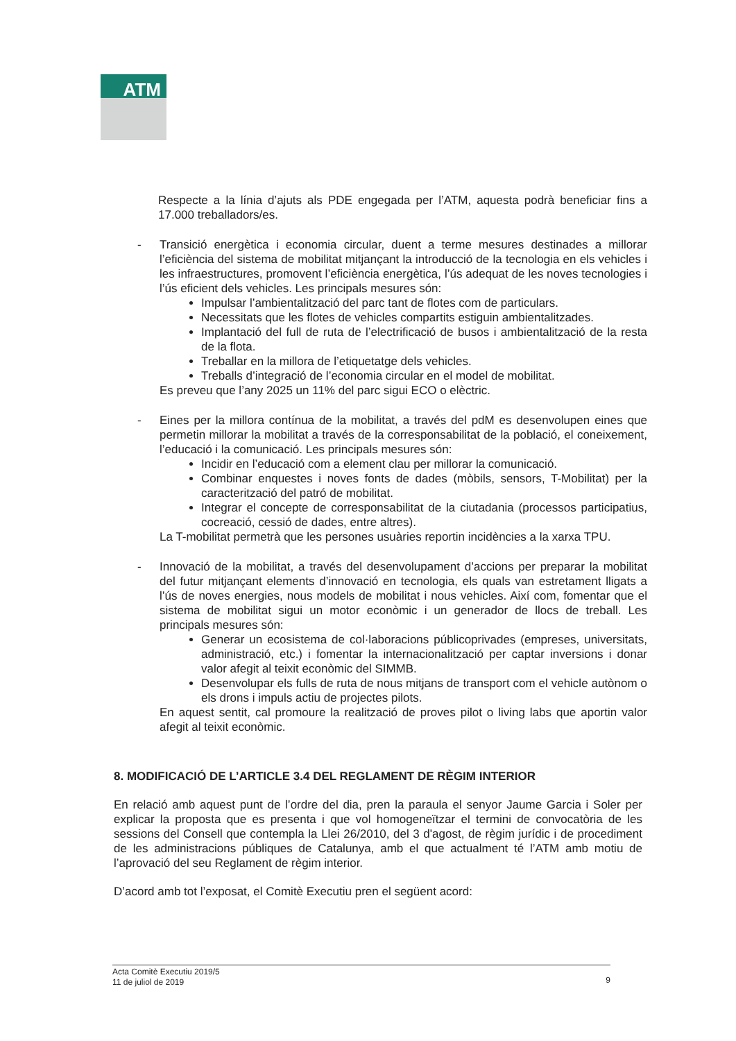ATM
Respecte a la línia d’ajuts als PDE engegada per l’ATM, aquesta podrà beneficiar fins a 17.000 treballadors/es.
-
Transició energètica i economia circular, duent a terme mesures destinades a millorar l’eficiència del sistema de mobilitat mitjançant la introducció de la tecnologia en els vehicles i les infraestructures, promovent l’eficiència energètica, l’ús adequat de les noves tecnologies i l’ús eficient dels vehicles. Les principals mesures són:
Impulsar l’ambientalització del parc tant de flotes com de particulars.
Necessitats que les flotes de vehicles compartits estiguin ambientalitzades.
Implantació del full de ruta de l’electrificació de busos i ambientalització de la resta de la flota.
Treballar en la millora de l’etiquetatge dels vehicles.
Treballs d’integració de l’economia circular en el model de mobilitat.
Es preveu que l’any 2025 un 11% del parc sigui ECO o elèctric.
-
Eines per la millora contínua de la mobilitat, a través del pdM es desenvolupen eines que permetin millorar la mobilitat a través de la corresponsabilitat de la població, el coneixement, l’educació i la comunicació. Les principals mesures són:
Incidir en l’educació com a element clau per millorar la comunicació.
Combinar enquestes i noves fonts de dades (mòbils, sensors, T-Mobilitat) per la caracterització del patró de mobilitat.
Integrar el concepte de corresponsabilitat de la ciutadania (processos participatius, cocreació, cessió de dades, entre altres).
La T-mobilitat permetrà que les persones usuàries reportin incidències a la xarxa TPU.
-
Innovació de la mobilitat, a través del desenvolupament d’accions per preparar la mobilitat del futur mitjançant elements d’innovació en tecnologia, els quals van estretament lligats a l’ús de noves energies, nous models de mobilitat i nous vehicles. Així com, fomentar que el sistema de mobilitat sigui un motor econòmic i un generador de llocs de treball. Les principals mesures són:
Generar un ecosistema de col·laboracions públicoprivades (empreses, universitats, administració, etc.) i fomentar la internacionalització per captar inversions i donar valor afegit al teixit econòmic del SIMMB.
Desenvolupar els fulls de ruta de nous mitjans de transport com el vehicle autònom o els drons i impuls actiu de projectes pilots.
En aquest sentit, cal promoure la realització de proves pilot o living labs que aportin valor afegit al teixit econòmic.
8. MODIFICACIÓ DE L’ARTICLE 3.4 DEL REGLAMENT DE RÈGIM INTERIOR
En relació amb aquest punt de l’ordre del dia, pren la paraula el senyor Jaume Garcia i Soler per explicar la proposta que es presenta i que vol homogeneïtzar el termini de convocatòria de les sessions del Consell que contempla la Llei 26/2010, del 3 d'agost, de règim jurídic i de procediment de les administracions públiques de Catalunya, amb el que actualment té l’ATM amb motiu de l’aprovació del seu Reglament de règim interior.
D’acord amb tot l’exposat, el Comitè Executiu pren el següent acord:
Acta Comitè Executiu 2019/5
11 de juliol de 2019
9